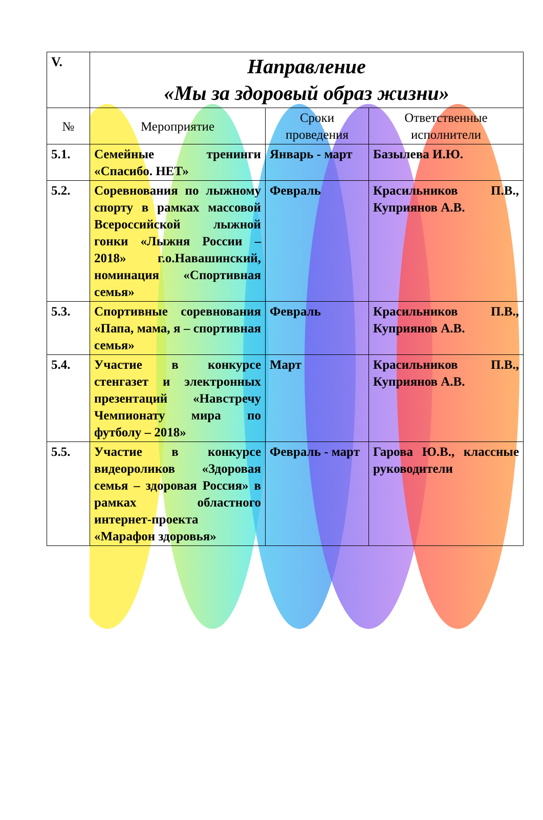| V. | Направление «Мы за здоровый образ жизни» | | |
| № | Мероприятие | Сроки проведения | Ответственные исполнители |
| 5.1. | Семейные тренинги «Спасибо. НЕТ» | Январь - март | Базылева И.Ю. |
| 5.2. | Соревнования по лыжному спорту в рамках массовой Всероссийской лыжной гонки «Лыжня России – 2018» г.о.Навашинский, номинация «Спортивная семья» | Февраль | Красильников П.В., Куприянов А.В. |
| 5.3. | Спортивные соревнования «Папа, мама, я – спортивная семья» | Февраль | Красильников П.В., Куприянов А.В. |
| 5.4. | Участие в конкурсе стенгазет и электронных презентаций «Навстречу Чемпионату мира по футболу – 2018» | Март | Красильников П.В., Куприянов А.В. |
| 5.5. | Участие в конкурсе видеороликов «Здоровая семья – здоровая Россия» в рамках областного интернет-проекта «Марафон здоровья» | Февраль - март | Гарова Ю.В., классные руководители |